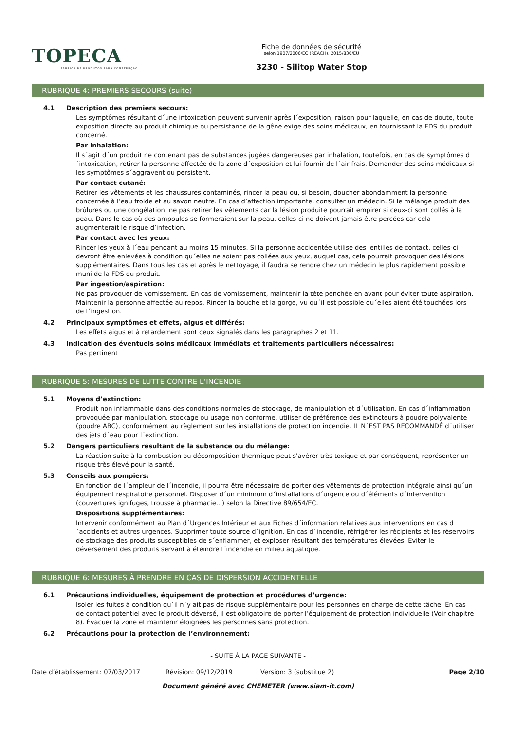TOPECA
FABRICA DE PRODUTOS PARA CONSTRUÇÃO
Fiche de données de sécurité
selon 1907/2006/EC (REACH), 2015/830/EU
3230 - Silitop Water Stop
RUBRIQUE 4: PREMIERS SECOURS (suite)
4.1 Description des premiers secours:
Les symptômes résultant d´une intoxication peuvent survenir après l´exposition, raison pour laquelle, en cas de doute, toute exposition directe au produit chimique ou persistance de la gêne exige des soins médicaux, en fournissant la FDS du produit concerné.
Par inhalation:
Il s´agit d´un produit ne contenant pas de substances jugées dangereuses par inhalation, toutefois, en cas de symptômes d´intoxication, retirer la personne affectée de la zone d´exposition et lui fournir de l´air frais. Demander des soins médicaux si les symptômes s´aggravent ou persistent.
Par contact cutané:
Retirer les vêtements et les chaussures contaminés, rincer la peau ou, si besoin, doucher abondamment la personne concernée à l’eau froide et au savon neutre. En cas d’affection importante, consulter un médecin. Si le mélange produit des brûlures ou une congélation, ne pas retirer les vêtements car la lésion produite pourrait empirer si ceux-ci sont collés à la peau. Dans le cas où des ampoules se formeraient sur la peau, celles-ci ne doivent jamais être percées car cela augmenterait le risque d’infection.
Par contact avec les yeux:
Rincer les yeux à l´eau pendant au moins 15 minutes. Si la personne accidentée utilise des lentilles de contact, celles-ci devront être enlevées à condition qu´elles ne soient pas collées aux yeux, auquel cas, cela pourrait provoquer des lésions supplémentaires. Dans tous les cas et après le nettoyage, il faudra se rendre chez un médecin le plus rapidement possible muni de la FDS du produit.
Par ingestion/aspiration:
Ne pas provoquer de vomissement. En cas de vomissement, maintenir la tête penchée en avant pour éviter toute aspiration. Maintenir la personne affectée au repos. Rincer la bouche et la gorge, vu qu´il est possible qu´elles aient été touchées lors de l´ingestion.
4.2 Principaux symptômes et effets, aigus et différés:
Les effets aigus et à retardement sont ceux signalés dans les paragraphes 2 et 11.
4.3 Indication des éventuels soins médicaux immédiats et traitements particuliers nécessaires:
Pas pertinent
RUBRIQUE 5: MESURES DE LUTTE CONTRE L’INCENDIE
5.1 Moyens d’extinction:
Produit non inflammable dans des conditions normales de stockage, de manipulation et d´utilisation. En cas d´inflammation provoquée par manipulation, stockage ou usage non conforme, utiliser de préférence des extincteurs à poudre polyvalente (poudre ABC), conformément au règlement sur les installations de protection incendie. IL N´EST PAS RECOMMANDÉ d´utiliser des jets d´eau pour l´extinction.
5.2 Dangers particuliers résultant de la substance ou du mélange:
La réaction suite à la combustion ou décomposition thermique peut s'avérer très toxique et par conséquent, représenter un risque très élevé pour la santé.
5.3 Conseils aux pompiers:
En fonction de l´ampleur de l´incendie, il pourra être nécessaire de porter des vêtements de protection intégrale ainsi qu´un équipement respiratoire personnel. Disposer d´un minimum d´installations d´urgence ou d´éléments d´intervention (couvertures ignifuges, trousse à pharmacie...) selon la Directive 89/654/EC.
Dispositions supplémentaires:
Intervenir conformément au Plan d´Urgences Intérieur et aux Fiches d´information relatives aux interventions en cas d´accidents et autres urgences. Supprimer toute source d´ignition. En cas d´incendie, réfrigérer les récipients et les réservoirs de stockage des produits susceptibles de s´enflammer, et exploser résultant des températures élevées. Éviter le déversement des produits servant à éteindre l´incendie en milieu aquatique.
RUBRIQUE 6: MESURES À PRENDRE EN CAS DE DISPERSION ACCIDENTELLE
6.1 Précautions individuelles, équipement de protection et procédures d’urgence:
Isoler les fuites à condition qu´il n´y ait pas de risque supplémentaire pour les personnes en charge de cette tâche. En cas de contact potentiel avec le produit déversé, il est obligatoire de porter l’équipement de protection individuelle (Voir chapitre 8). Évacuer la zone et maintenir éloignées les personnes sans protection.
6.2 Précautions pour la protection de l’environnement:
- SUITE À LA PAGE SUIVANTE -
Date d’établissement: 07/03/2017 Révision: 09/12/2019 Version: 3 (substitue 2) Page 2/10
Document généré avec CHEMETER (www.siam-it.com)